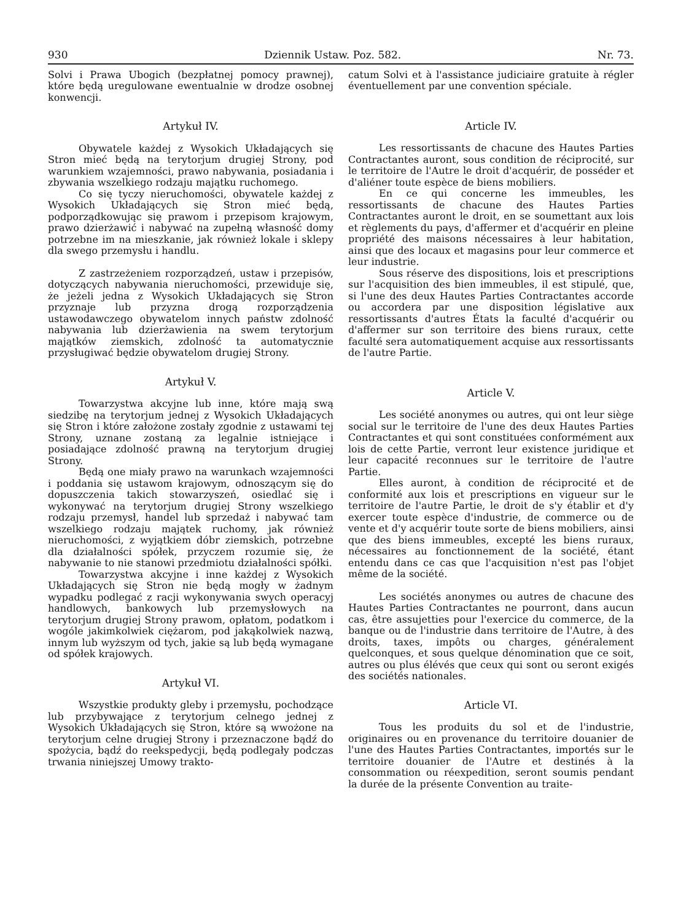930 Dziennik Ustaw. Poz. 582. Nr. 73.
Solvi i Prawa Ubogich (bezpłatnej pomocy prawnej), które będą uregulowane ewentualnie w drodze osobnej konwencji.
Artykuł IV.
Obywatele każdej z Wysokich Układających się Stron mieć będą na terytorjum drugiej Strony, pod warunkiem wzajemności, prawo nabywania, posiadania i zbywania wszelkiego rodzaju majątku ruchomego.
Co się tyczy nieruchomości, obywatele każdej z Wysokich Układających się Stron mieć będą, podporządkowując się prawom i przepisom krajowym, prawo dzierżawić i nabywać na zupełną własność domy potrzebne im na mieszkanie, jak również lokale i sklepy dla swego przemysłu i handlu.
Z zastrzeżeniem rozporządzeń, ustaw i przepisów, dotyczących nabywania nieruchomości, przewiduje się, że jeżeli jedna z Wysokich Układających się Stron przyznaje lub przyzna drogą rozporządzenia ustawodawczego obywatelom innych państw zdolność nabywania lub dzierżawienia na swem terytorjum majątków ziemskich, zdolność ta automatycznie przysługiwać będzie obywatelom drugiej Strony.
Artykuł V.
Towarzystwa akcyjne lub inne, które mają swą siedzibę na terytorjum jednej z Wysokich Układających się Stron i które założone zostały zgodnie z ustawami tej Strony, uznane zostaną za legalnie istniejące i posiadające zdolność prawną na terytorjum drugiej Strony.
Będą one miały prawo na warunkach wzajemności i poddania się ustawom krajowym, odnoszącym się do dopuszczenia takich stowarzyszeń, osiedlać się i wykonywać na terytorjum drugiej Strony wszelkiego rodzaju przemysł, handel lub sprzedaż i nabywać tam wszelkiego rodzaju majątek ruchomy, jak również nieruchomości, z wyjątkiem dóbr ziemskich, potrzebne dla działalności spółek, przyczem rozumie się, że nabywanie to nie stanowi przedmiotu działalności spółki.
Towarzystwa akcyjne i inne każdej z Wysokich Układających się Stron nie będą mogły w żadnym wypadku podlegać z racji wykonywania swych operacyj handlowych, bankowych lub przemysłowych na terytorjum drugiej Strony prawom, opłatom, podatkom i wogóle jakimkolwiek ciężarom, pod jakąkolwiek nazwą, innym lub wyższym od tych, jakie są lub będą wymagane od spółek krajowych.
Artykuł VI.
Wszystkie produkty gleby i przemysłu, pochodzące lub przybywające z terytorjum celnego jednej z Wysokich Układających się Stron, które są wwożone na terytorjum celne drugiej Strony i przeznaczone bądź do spożycia, bądź do reekspedycji, będą podlegały podczas trwania niniejszej Umowy trakto-
catum Solvi et à l'assistance judiciaire gratuite à régler éventuellement par une convention spéciale.
Article IV.
Les ressortissants de chacune des Hautes Parties Contractantes auront, sous condition de réciprocité, sur le territoire de l'Autre le droit d'acquérir, de posséder et d'aliéner toute espèce de biens mobiliers.
En ce qui concerne les immeubles, les ressortissants de chacune des Hautes Parties Contractantes auront le droit, en se soumettant aux lois et règlements du pays, d'affermer et d'acquérir en pleine propriété des maisons nécessaires à leur habitation, ainsi que des locaux et magasins pour leur commerce et leur industrie.
Sous réserve des dispositions, lois et prescriptions sur l'acquisition des bien immeubles, il est stipulé, que, si l'une des deux Hautes Parties Contractantes accorde ou accordera par une disposition législative aux ressortissants d'autres États la faculté d'acquérir ou d'affermer sur son territoire des biens ruraux, cette faculté sera automatiquement acquise aux ressortissants de l'autre Partie.
Article V.
Les société anonymes ou autres, qui ont leur siège social sur le territoire de l'une des deux Hautes Parties Contractantes et qui sont constituées conformément aux lois de cette Partie, verront leur existence juridique et leur capacité reconnues sur le territoire de l'autre Partie.
Elles auront, à condition de réciprocité et de conformité aux lois et prescriptions en vigueur sur le territoire de l'autre Partie, le droit de s'y établir et d'y exercer toute espèce d'industrie, de commerce ou de vente et d'y acquérir toute sorte de biens mobiliers, ainsi que des biens immeubles, excepté les biens ruraux, nécessaires au fonctionnement de la société, étant entendu dans ce cas que l'acquisition n'est pas l'objet même de la société.
Les sociétés anonymes ou autres de chacune des Hautes Parties Contractantes ne pourront, dans aucun cas, être assujetties pour l'exercice du commerce, de la banque ou de l'industrie dans territoire de l'Autre, à des droits, taxes, impôts ou charges, généralement quelconques, et sous quelque dénomination que ce soit, autres ou plus élévés que ceux qui sont ou seront exigés des sociétés nationales.
Article VI.
Tous les produits du sol et de l'industrie, originaires ou en provenance du territoire douanier de l'une des Hautes Parties Contractantes, importés sur le territoire douanier de l'Autre et destinés à la consommation ou réexpedition, seront soumis pendant la durée de la présente Convention au traite-